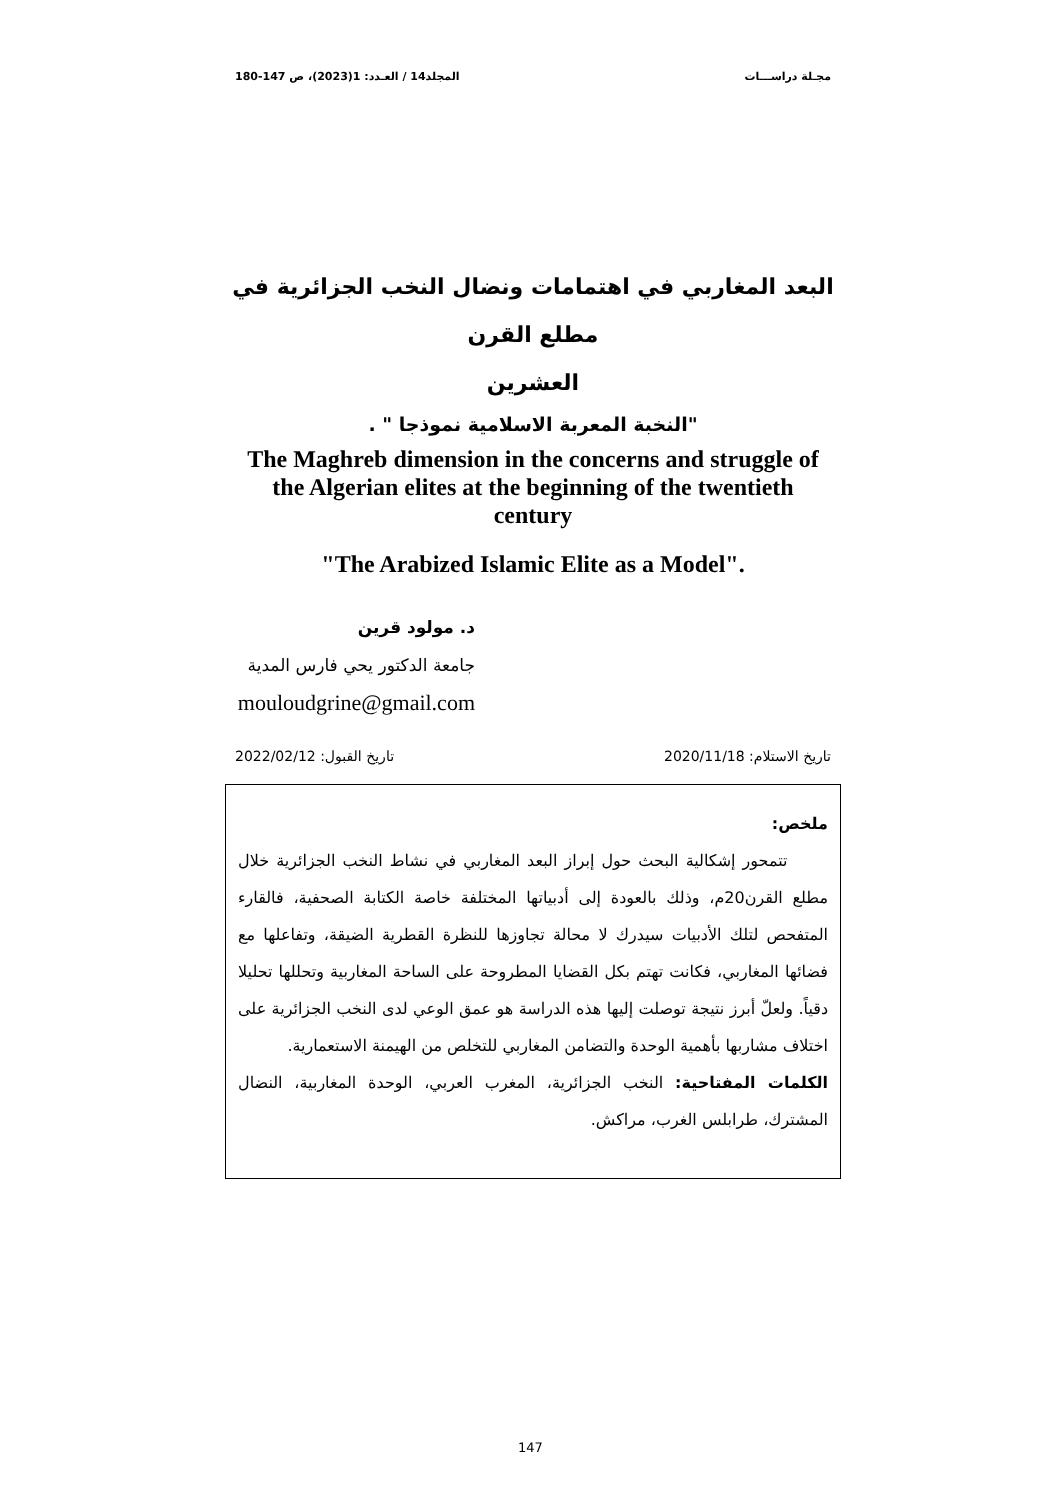مجـلة دراســـات المجلد14 / العـدد: 1(2023)، ص 147-180
البعد المغاربي في اهتمامات ونضال النخب الجزائرية في مطلع القرن
العشرين
"النخبة المعربة الاسلامية نموذجا " .
The Maghreb dimension in the concerns and struggle of
the Algerian elites at the beginning of the twentieth
century
"The Arabized Islamic Elite as a Model".
د. مولود قرين
جامعة الدكتور يحي فارس المدية
mouloudgrine@gmail.com
تاريخ الاستلام: 2020/11/18 تاريخ القبول: 2022/02/12
ملخص:
تتمحور إشكالية البحث حول إبراز البعد المغاربي في نشاط النخب الجزائرية خلال مطلع القرن20م، وذلك بالعودة إلى أدبياتها المختلفة خاصة الكتابة الصحفية، فالقارء المتفحص لتلك الأدبيات سيدرك لا محالة تجاوزها للنظرة القطرية الضيقة، وتفاعلها مع فضائها المغاربي، فكانت تهتم بكل القضايا المطروحة على الساحة المغاربية وتحللها تحليلا دقياً. ولعلّ أبرز نتيجة توصلت إليها هذه الدراسة هو عمق الوعي لدى النخب الجزائرية على اختلاف مشاربها بأهمية الوحدة والتضامن المغاربي للتخلص من الهيمنة الاستعمارية.
الكلمات المفتاحية: النخب الجزائرية، المغرب العربي، الوحدة المغاربية، النضال المشترك، طرابلس الغرب، مراكش.
147